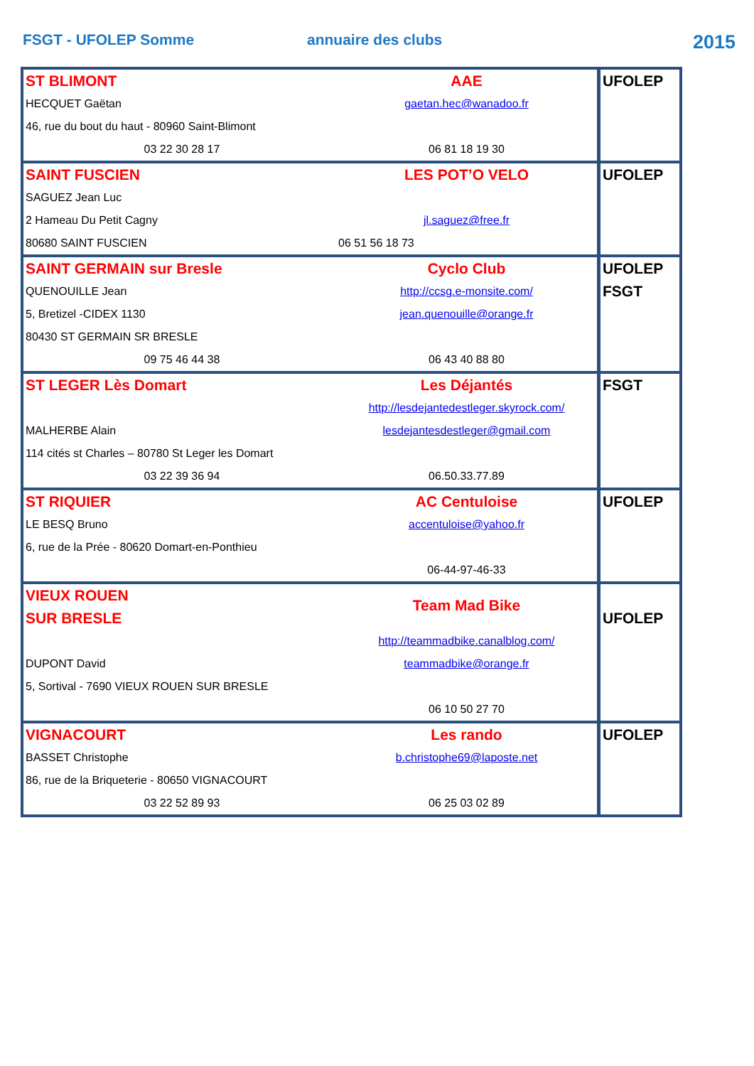FSGT - UFOLEP Somme annuaire des clubs
2015
| ST BLIMONT AAE HECQUET Gaëtan gaetan.hec@wanadoo.fr 46, rue du bout du haut - 80960 Saint-Blimont 03 22 30 28 17 06 81 18 19 30 | UFOLEP |
| SAINT FUSCIEN LES POT’O VELO SAGUEZ Jean Luc 2 Hameau Du Petit Cagny jl.saguez@free.fr 80680 SAINT FUSCIEN 06 51 56 18 73 | UFOLEP |
| SAINT GERMAIN sur Bresle Cyclo Club QUENOUILLE Jean http://ccsg.e-monsite.com/ 5, Bretizel -CIDEX 1130 jean.quenouille@orange.fr 80430 ST GERMAIN SR BRESLE 09 75 46 44 38 06 43 40 88 80 | UFOLEP FSGT |
| ST LEGER Lès Domart Les Déjantés http://lesdejantedestleger.skyrock.com/ MALHERBE Alain lesdejantesdestleger@gmail.com 114 cités st Charles – 80780 St Leger les Domart 03 22 39 36 94 06.50.33.77.89 | FSGT |
| ST RIQUIER AC Centuloise LE BESQ Bruno accentuloise@yahoo.fr 6, rue de la Prée - 80620 Domart-en-Ponthieu 06-44-97-46-33 | UFOLEP |
| VIEUX ROUEN SUR BRESLE Team Mad Bike http://teammadbike.canalblog.com/ DUPONT David teammadbike@orange.fr 5, Sortival - 7690 VIEUX ROUEN SUR BRESLE 06 10 50 27 70 | UFOLEP |
| VIGNACOURT Les rando BASSET Christophe b.christophe69@laposte.net 86, rue de la Briqueterie - 80650 VIGNACOURT 03 22 52 89 93 06 25 03 02 89 | UFOLEP |